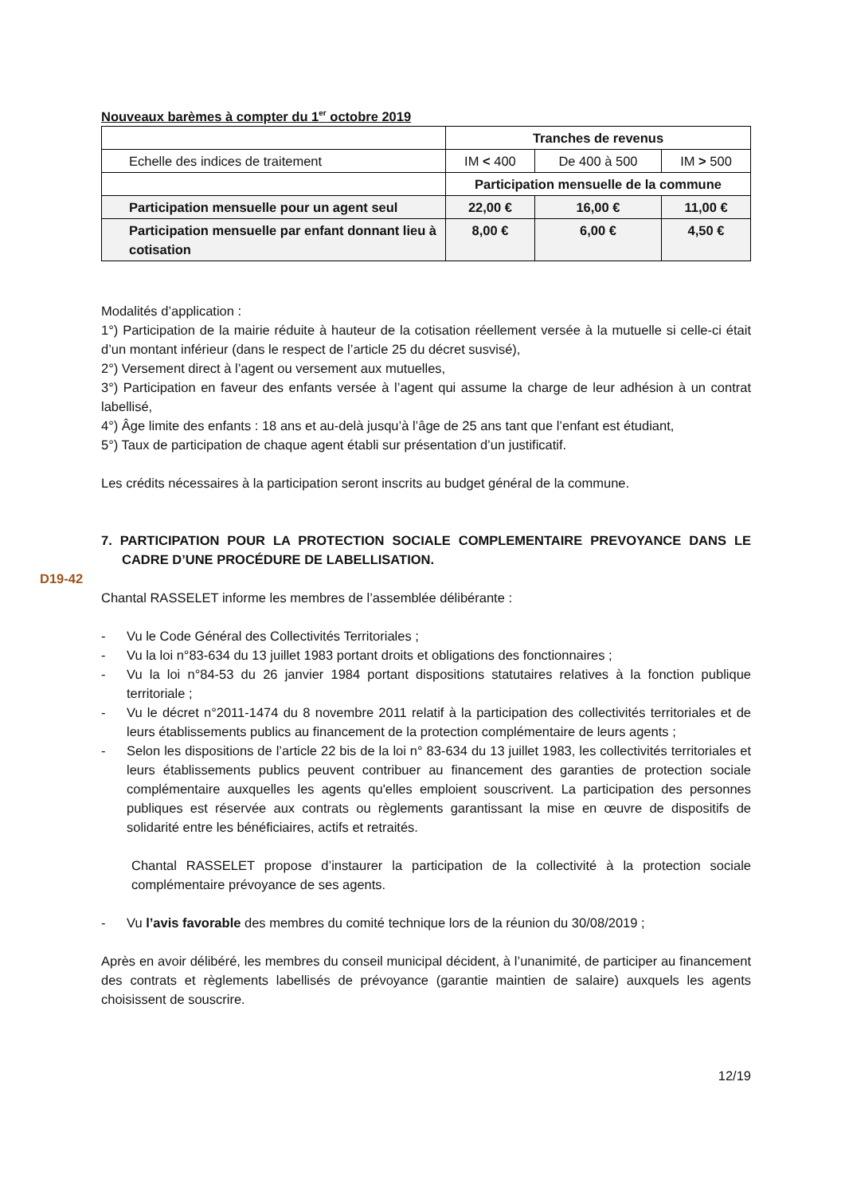Nouveaux barèmes à compter du 1<sup>er</sup> octobre 2019
| | Tranches de revenus | | |
| Echelle des indices de traitement | IM < 400 | De 400 à 500 | IM > 500 |
| | Participation mensuelle de la commune | | |
| Participation mensuelle pour un agent seul | 22,00 € | 16,00 € | 11,00 € |
| Participation mensuelle par enfant donnant lieu à cotisation | 8,00 € | 6,00 € | 4,50 € |
Modalités d’application :
1°) Participation de la mairie réduite à hauteur de la cotisation réellement versée à la mutuelle si celle-ci était d’un montant inférieur (dans le respect de l’article 25 du décret susvisé),
2°) Versement direct à l’agent ou versement aux mutuelles,
3°) Participation en faveur des enfants versée à l’agent qui assume la charge de leur adhésion à un contrat labellisé,
4°) Âge limite des enfants : 18 ans et au-delà jusqu’à l’âge de 25 ans tant que l’enfant est étudiant,
5°) Taux de participation de chaque agent établi sur présentation d’un justificatif.
Les crédits nécessaires à la participation seront inscrits au budget général de la commune.
7. PARTICIPATION POUR LA PROTECTION SOCIALE COMPLEMENTAIRE PREVOYANCE DANS LE CADRE D’UNE PROCÉDURE DE LABELLISATION.
D19-42
Chantal RASSELET informe les membres de l’assemblée délibérante :
- Vu le Code Général des Collectivités Territoriales ;
- Vu la loi n°83-634 du 13 juillet 1983 portant droits et obligations des fonctionnaires ;
- Vu la loi n°84-53 du 26 janvier 1984 portant dispositions statutaires relatives à la fonction publique territoriale ;
- Vu le décret n°2011-1474 du 8 novembre 2011 relatif à la participation des collectivités territoriales et de leurs établissements publics au financement de la protection complémentaire de leurs agents ;
- Selon les dispositions de l’article 22 bis de la loi n° 83-634 du 13 juillet 1983, les collectivités territoriales et leurs établissements publics peuvent contribuer au financement des garanties de protection sociale complémentaire auxquelles les agents qu'elles emploient souscrivent. La participation des personnes publiques est réservée aux contrats ou règlements garantissant la mise en œuvre de dispositifs de solidarité entre les bénéficiaires, actifs et retraités.
Chantal RASSELET propose d’instaurer la participation de la collectivité à la protection sociale complémentaire prévoyance de ses agents.
- Vu l’avis favorable des membres du comité technique lors de la réunion du 30/08/2019 ;
Après en avoir délibéré, les membres du conseil municipal décident, à l’unanimité, de participer au financement des contrats et règlements labellisés de prévoyance (garantie maintien de salaire) auxquels les agents choisissent de souscrire.
12/19